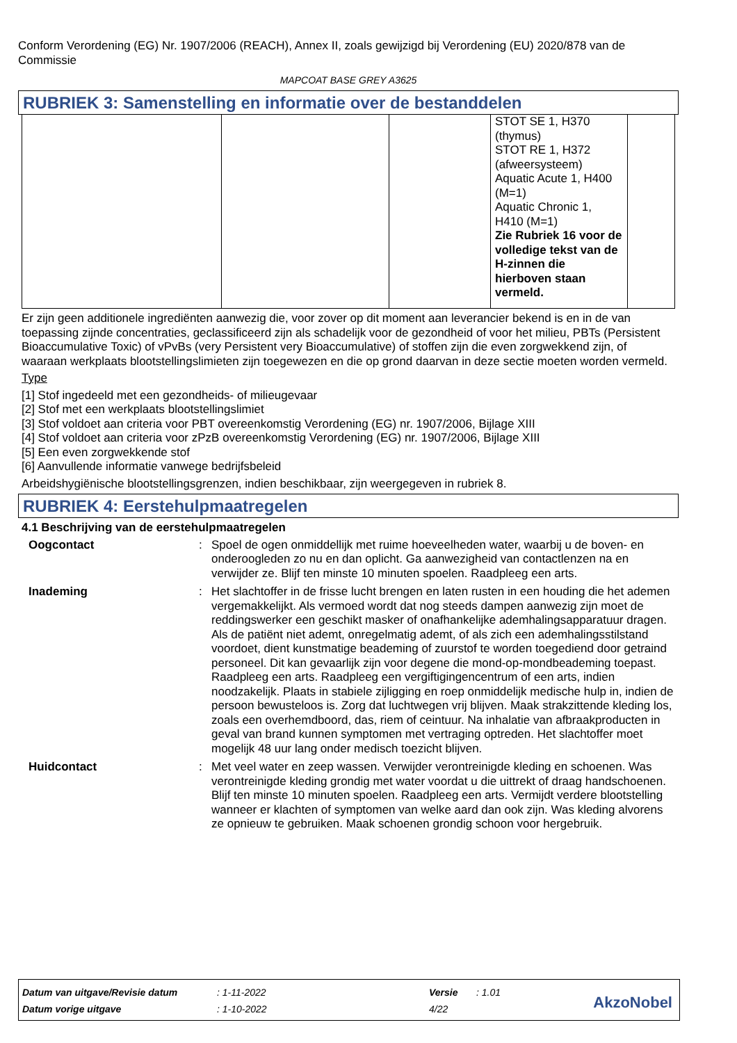Conform Verordening (EG) Nr. 1907/2006 (REACH), Annex II, zoals gewijzigd bij Verordening (EU) 2020/878 van de Commissie
MAPCOAT BASE GREY A3625
RUBRIEK 3: Samenstelling en informatie over de bestanddelen
| | | | STOT SE 1, H370 (thymus) STOT RE 1, H372 (afweersysteem) Aquatic Acute 1, H400 (M=1) Aquatic Chronic 1, H410 (M=1) Zie Rubriek 16 voor de volledige tekst van de H-zinnen die hierboven staan vermeld. | |
Er zijn geen additionele ingrediënten aanwezig die, voor zover op dit moment aan leverancier bekend is en in de van toepassing zijnde concentraties, geclassificeerd zijn als schadelijk voor de gezondheid of voor het milieu, PBTs (Persistent Bioaccumulative Toxic) of vPvBs (very Persistent very Bioaccumulative) of stoffen zijn die even zorgwekkend zijn, of waaraan werkplaats blootstellingslimieten zijn toegewezen en die op grond daarvan in deze sectie moeten worden vermeld.
Type
[1] Stof ingedeeld met een gezondheids- of milieugevaar
[2] Stof met een werkplaats blootstellingslimiet
[3] Stof voldoet aan criteria voor PBT overeenkomstig Verordening (EG) nr. 1907/2006, Bijlage XIII
[4] Stof voldoet aan criteria voor zPzB overeenkomstig Verordening (EG) nr. 1907/2006, Bijlage XIII
[5] Een even zorgwekkende stof
[6] Aanvullende informatie vanwege bedrijfsbeleid
Arbeidshygiënische blootstellingsgrenzen, indien beschikbaar, zijn weergegeven in rubriek 8.
RUBRIEK 4: Eerstehulpmaatregelen
4.1 Beschrijving van de eerstehulpmaatregelen
Oogcontact: Spoel de ogen onmiddellijk met ruime hoeveelheden water, waarbij u de boven- en onderoogleden zo nu en dan oplicht. Ga aanwezigheid van contactlenzen na en verwijder ze. Blijf ten minste 10 minuten spoelen. Raadpleeg een arts.
Inademing: Het slachtoffer in de frisse lucht brengen en laten rusten in een houding die het ademen vergemakkelijkt. Als vermoed wordt dat nog steeds dampen aanwezig zijn moet de reddingswerker een geschikt masker of onafhankelijke ademhalingsapparatuur dragen. Als de patiënt niet ademt, onregelmatig ademt, of als zich een ademhalingsstilstand voordoet, dient kunstmatige beademing of zuurstof te worden toegediend door getraind personeel. Dit kan gevaarlijk zijn voor degene die mond-op-mondbeademing toepast. Raadpleeg een arts. Raadpleeg een vergiftigingencentrum of een arts, indien noodzakelijk. Plaats in stabiele zijligging en roep onmiddelijk medische hulp in, indien de persoon bewusteloos is. Zorg dat luchtwegen vrij blijven. Maak strakzittende kleding los, zoals een overhemdboord, das, riem of ceintuur. Na inhalatie van afbraakproducten in geval van brand kunnen symptomen met vertraging optreden. Het slachtoffer moet mogelijk 48 uur lang onder medisch toezicht blijven.
Huidcontact: Met veel water en zeep wassen. Verwijder verontreinigde kleding en schoenen. Was verontreinigde kleding grondig met water voordat u die uittrekt of draag handschoenen. Blijf ten minste 10 minuten spoelen. Raadpleeg een arts. Vermijdt verdere blootstelling wanneer er klachten of symptomen van welke aard dan ook zijn. Was kleding alvorens ze opnieuw te gebruiken. Maak schoenen grondig schoon voor hergebruik.
| Datum van uitgave/Revisie datum | : 1-11-2022 | Versie | : 1.01 |
| Datum vorige uitgave | : 1-10-2022 | 4/22 | |
AkzoNobel